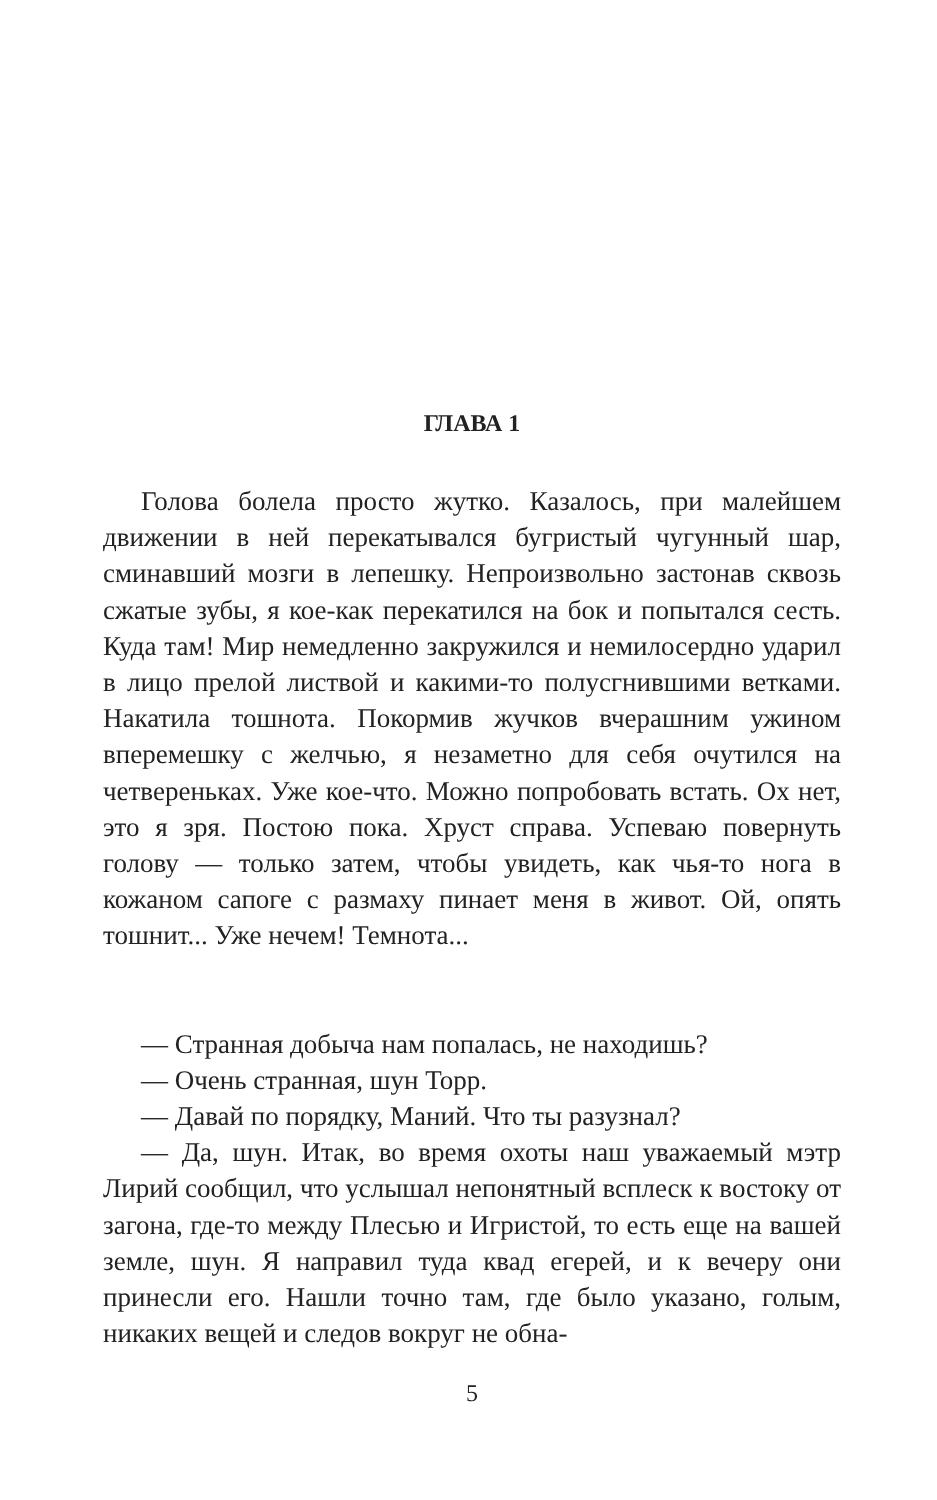ГЛАВА 1
Голова болела просто жутко. Казалось, при малейшем движении в ней перекатывался бугристый чугунный шар, сминавший мозги в лепешку. Непроизвольно застонав сквозь сжатые зубы, я кое-как перекатился на бок и попытался сесть. Куда там! Мир немедленно закружился и немилосердно ударил в лицо прелой листвой и какими-то полусгнившими ветками. Накатила тошнота. Покормив жучков вчерашним ужином вперемешку с желчью, я незаметно для себя очутился на четвереньках. Уже кое-что. Можно попробовать встать. Ох нет, это я зря. Постою пока. Хруст справа. Успеваю повернуть голову — только затем, чтобы увидеть, как чья-то нога в кожаном сапоге с размаху пинает меня в живот. Ой, опять тошнит... Уже нечем! Темнота...
— Странная добыча нам попалась, не находишь?
— Очень странная, шун Торр.
— Давай по порядку, Маний. Что ты разузнал?
— Да, шун. Итак, во время охоты наш уважаемый мэтр Лирий сообщил, что услышал непонятный всплеск к востоку от загона, где-то между Плесью и Игристой, то есть еще на вашей земле, шун. Я направил туда квад егерей, и к вечеру они принесли его. Нашли точно там, где было указано, голым, никаких вещей и следов вокруг не обна-
5